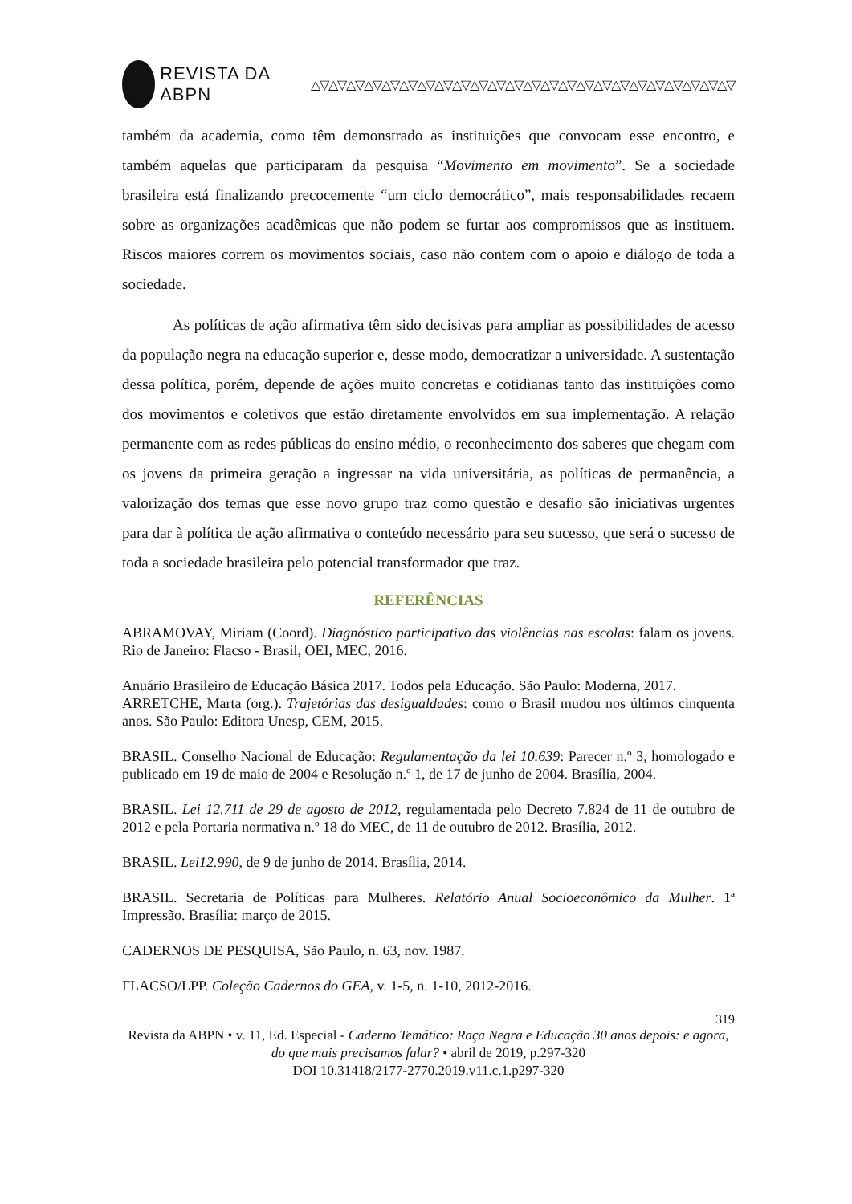REVISTA DA ABPN △▽△▽△▽△▽△▽△▽△▽△▽△▽△▽△▽△▽△▽△▽△▽△▽△▽△▽△▽△▽△▽△▽△▽△▽
também da academia, como têm demonstrado as instituições que convocam esse encontro, e também aquelas que participaram da pesquisa “Movimento em movimento”. Se a sociedade brasileira está finalizando precocemente “um ciclo democrático”, mais responsabilidades recaem sobre as organizações acadêmicas que não podem se furtar aos compromissos que as instituem. Riscos maiores correm os movimentos sociais, caso não contem com o apoio e diálogo de toda a sociedade.
As políticas de ação afirmativa têm sido decisivas para ampliar as possibilidades de acesso da população negra na educação superior e, desse modo, democratizar a universidade. A sustentação dessa política, porém, depende de ações muito concretas e cotidianas tanto das instituições como dos movimentos e coletivos que estão diretamente envolvidos em sua implementação. A relação permanente com as redes públicas do ensino médio, o reconhecimento dos saberes que chegam com os jovens da primeira geração a ingressar na vida universitária, as políticas de permanência, a valorização dos temas que esse novo grupo traz como questão e desafio são iniciativas urgentes para dar à política de ação afirmativa o conteúdo necessário para seu sucesso, que será o sucesso de toda a sociedade brasileira pelo potencial transformador que traz.
REFERÊNCIAS
ABRAMOVAY, Miriam (Coord). Diagnóstico participativo das violências nas escolas: falam os jovens. Rio de Janeiro: Flacso - Brasil, OEI, MEC, 2016.
Anuário Brasileiro de Educação Básica 2017. Todos pela Educação. São Paulo: Moderna, 2017.
ARRETCHE, Marta (org.). Trajetórias das desigualdades: como o Brasil mudou nos últimos cinquenta anos. São Paulo: Editora Unesp, CEM, 2015.
BRASIL. Conselho Nacional de Educação: Regulamentação da lei 10.639: Parecer n.º 3, homologado e publicado em 19 de maio de 2004 e Resolução n.º 1, de 17 de junho de 2004. Brasília, 2004.
BRASIL. Lei 12.711 de 29 de agosto de 2012, regulamentada pelo Decreto 7.824 de 11 de outubro de 2012 e pela Portaria normativa n.º 18 do MEC, de 11 de outubro de 2012. Brasília, 2012.
BRASIL. Lei12.990, de 9 de junho de 2014. Brasília, 2014.
BRASIL. Secretaria de Políticas para Mulheres. Relatório Anual Socioeconômico da Mulher. 1ª Impressão. Brasília: março de 2015.
CADERNOS DE PESQUISA, São Paulo, n. 63, nov. 1987.
FLACSO/LPP. Coleção Cadernos do GEA, v. 1-5, n. 1-10, 2012-2016.
319
Revista da ABPN • v. 11, Ed. Especial - Caderno Temático: Raça Negra e Educação 30 anos depois: e agora, do que mais precisamos falar? • abril de 2019, p.297-320
DOI 10.31418/2177-2770.2019.v11.c.1.p297-320